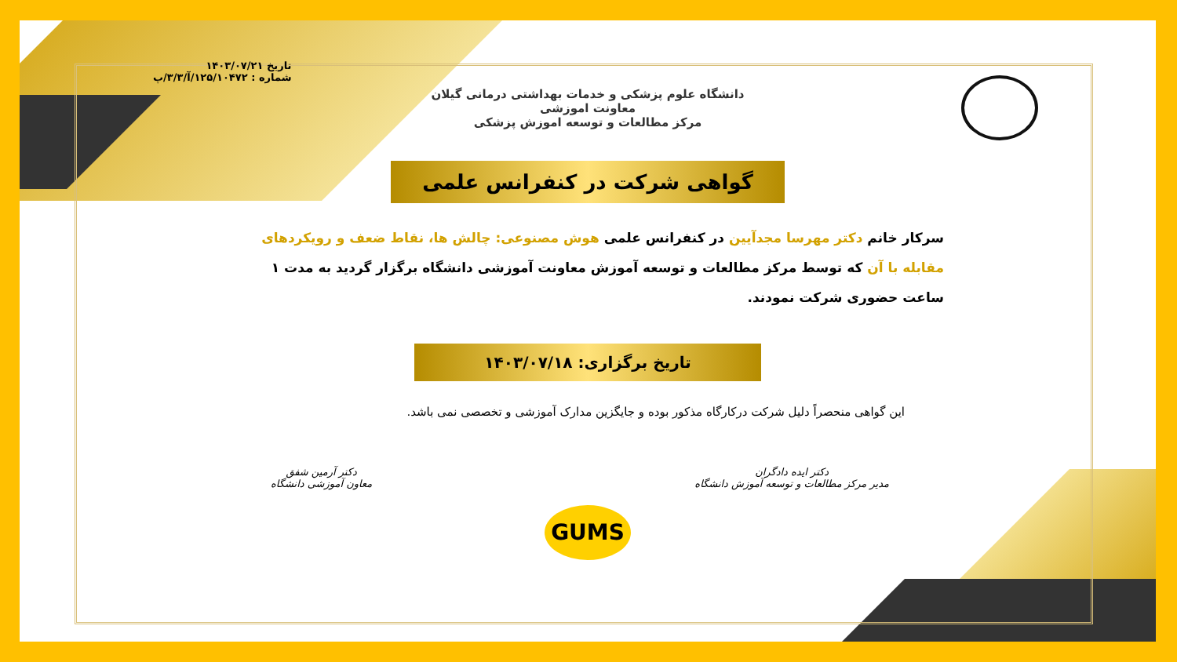تاریخ ۱۴۰۳/۰۷/۲۱
شماره : ۱۲۵/۱۰۴۷۲/آ/۳/۳/پ
دانشگاه علوم پزشکی و خدمات بهداشتی درمانی گیلان
معاونت اموزشی
مرکز مطالعات و توسعه اموزش پزشکی
گواهی شرکت در کنفرانس علمی
سرکار خانم دکتر مهرسا مجدآیین در کنفرانس علمی هوش مصنوعی: چالش ها، نقاط ضعف و رویکردهای مقابله با آن که توسط مرکز مطالعات و توسعه آموزش معاونت آموزشی دانشگاه برگزار گردید به مدت ۱ ساعت حضوری شرکت نمودند.
تاریخ برگزاری: ۱۴۰۳/۰۷/۱۸
این گواهی منحصراً دلیل شرکت درکارگاه مذکور بوده و جایگزین مدارک آموزشی و تخصصی نمی باشد.
دکتر ایده دادگران
مدیر مرکز مطالعات و توسعه آموزش دانشگاه
دکتر آرمین شفق
معاون آموزشی دانشگاه
GUMS